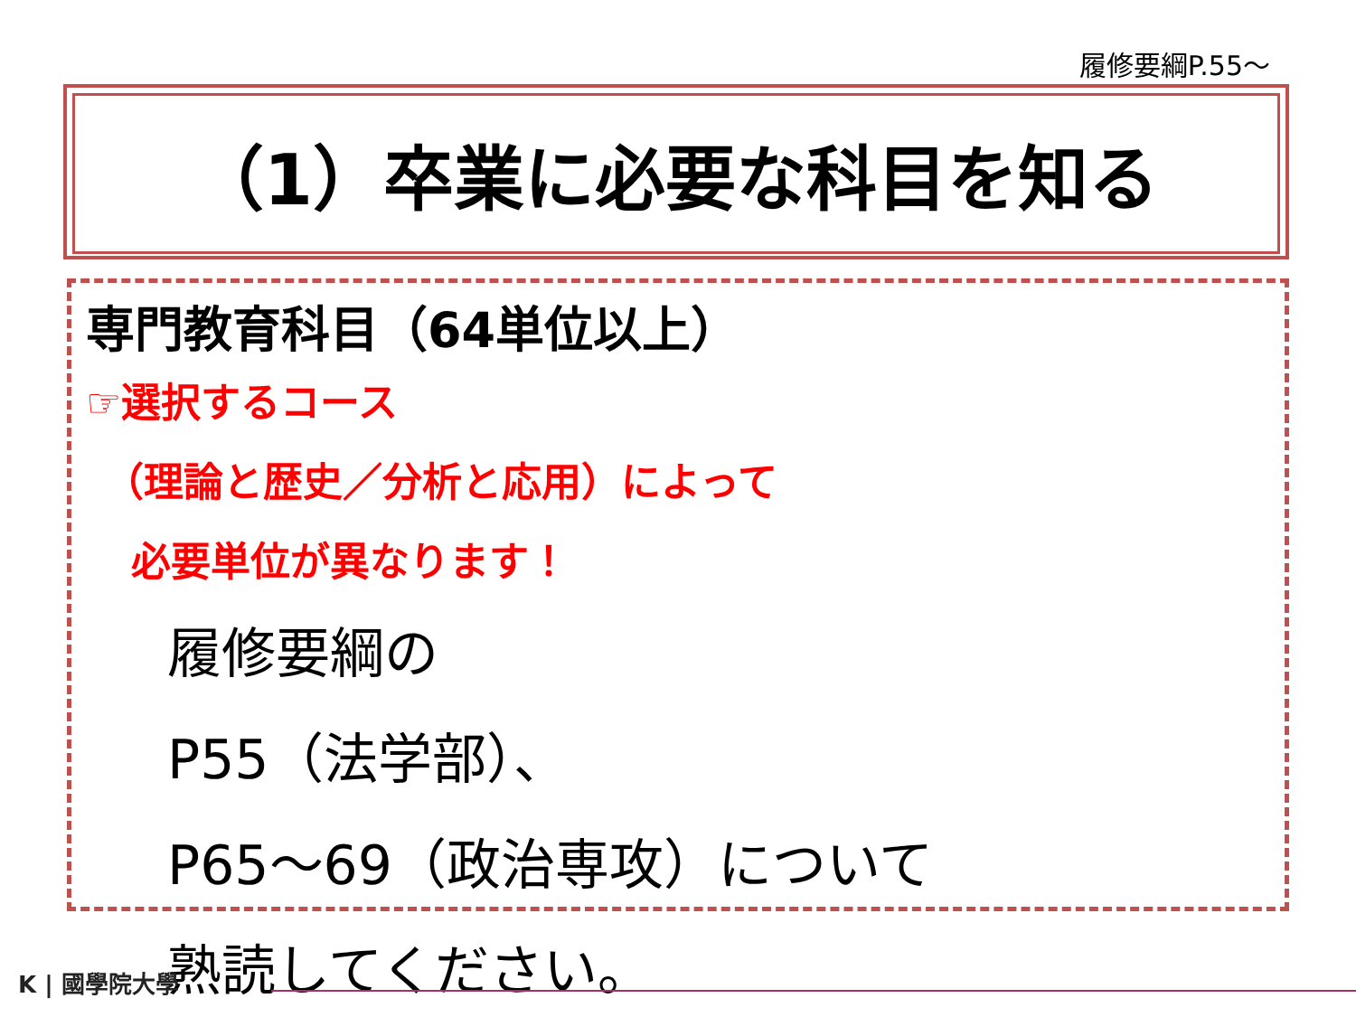履修要綱P.55～
（1）卒業に必要な科目を知る
専門教育科目（64単位以上）
☞選択するコース
（理論と歴史／分析と応用）によって
必要単位が異なります！
履修要綱の
P55（法学部）、
P65～69（政治専攻）について
熟読してください。
K | 國學院大學